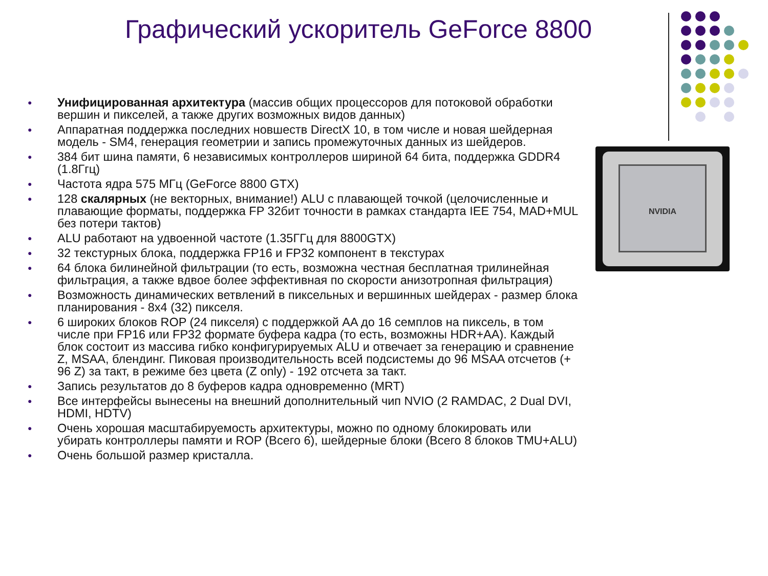Графический ускоритель GeForce 8800
NVIDIA
● Унифицированная архитектура (массив общих процессоров для потоковой обработки вершин и пикселей, а также других возможных видов данных)
● Аппаратная поддержка последних новшеств DirectX 10, в том числе и новая шейдерная модель - SM4, генерация геометрии и запись промежуточных данных из шейдеров.
● 384 бит шина памяти, 6 независимых контроллеров шириной 64 бита, поддержка GDDR4 (1.8Ггц)
● Частота ядра 575 МГц (GeForce 8800 GTX)
● 128 скалярных (не векторных, внимание!) ALU с плавающей точкой (целочисленные и плавающие форматы, поддержка FP 32бит точности в рамках стандарта IEE 754, MAD+MUL без потери тактов)
● ALU работают на удвоенной частоте (1.35ГГц для 8800GTX)
● 32 текстурных блока, поддержка FP16 и FP32 компонент в текстурах
● 64 блока билинейной фильтрации (то есть, возможна честная бесплатная трилинейная фильтрация, а также вдвое более эффективная по скорости анизотропная фильтрация)
● Возможность динамических ветвлений в пиксельных и вершинных шейдерах - размер блока планирования - 8x4 (32) пикселя.
● 6 широких блоков ROP (24 пикселя) с поддержкой AA до 16 семплов на пиксель, в том числе при FP16 или FP32 формате буфера кадра (то есть, возможны HDR+AA). Каждый блок состоит из массива гибко конфигурируемых ALU и отвечает за генерацию и сравнение Z, MSAA, блендинг. Пиковая производительность всей подсистемы до 96 MSAA отсчетов (+ 96 Z) за такт, в режиме без цвета (Z only) - 192 отсчета за такт.
● Запись результатов до 8 буферов кадра одновременно (MRT)
● Все интерфейсы вынесены на внешний дополнительный чип NVIO (2 RAMDAC, 2 Dual DVI, HDMI, HDTV)
● Очень хорошая масштабируемость архитектуры, можно по одному блокировать или убирать контроллеры памяти и ROP (Всего 6), шейдерные блоки (Всего 8 блоков TMU+ALU)
● Очень большой размер кристалла.